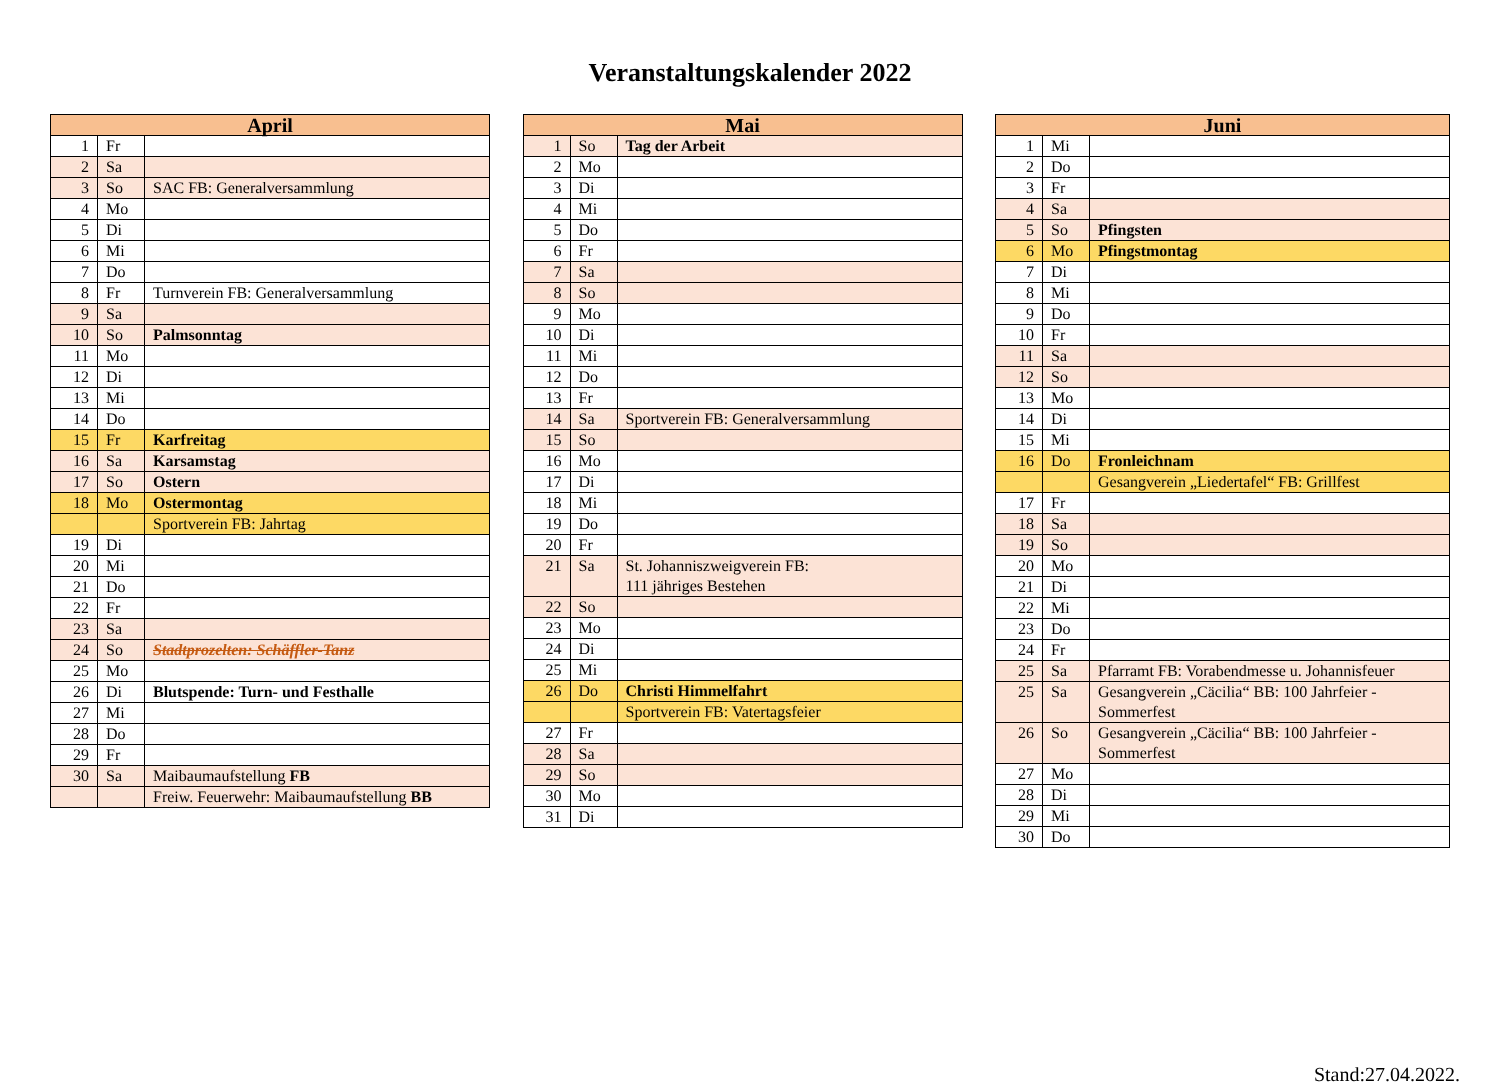Veranstaltungskalender 2022
| April | | |
| --- | --- | --- |
| 1 | Fr | |
| 2 | Sa | |
| 3 | So | SAC FB: Generalversammlung |
| 4 | Mo | |
| 5 | Di | |
| 6 | Mi | |
| 7 | Do | |
| 8 | Fr | Turnverein FB: Generalversammlung |
| 9 | Sa | |
| 10 | So | Palmsonntag |
| 11 | Mo | |
| 12 | Di | |
| 13 | Mi | |
| 14 | Do | |
| 15 | Fr | Karfreitag |
| 16 | Sa | Karsamstag |
| 17 | So | Ostern |
| 18 | Mo | Ostermontag |
| | | Sportverein FB: Jahrtag |
| 19 | Di | |
| 20 | Mi | |
| 21 | Do | |
| 22 | Fr | |
| 23 | Sa | |
| 24 | So | Stadtprozelten: Schäffler-Tanz |
| 25 | Mo | |
| 26 | Di | Blutspende: Turn- und Festhalle |
| 27 | Mi | |
| 28 | Do | |
| 29 | Fr | |
| 30 | Sa | Maibaumaufstellung FB |
| | | Freiw. Feuerwehr: Maibaumaufstellung BB |
| Mai | | |
| --- | --- | --- |
| 1 | So | Tag der Arbeit |
| 2 | Mo | |
| 3 | Di | |
| 4 | Mi | |
| 5 | Do | |
| 6 | Fr | |
| 7 | Sa | |
| 8 | So | |
| 9 | Mo | |
| 10 | Di | |
| 11 | Mi | |
| 12 | Do | |
| 13 | Fr | |
| 14 | Sa | Sportverein FB: Generalversammlung |
| 15 | So | |
| 16 | Mo | |
| 17 | Di | |
| 18 | Mi | |
| 19 | Do | |
| 20 | Fr | |
| 21 | Sa | St. Johanniszweigverein FB: 111 jähriges Bestehen |
| 22 | So | |
| 23 | Mo | |
| 24 | Di | |
| 25 | Mi | |
| 26 | Do | Christi Himmelfahrt |
| | | Sportverein FB: Vatertagsfeier |
| 27 | Fr | |
| 28 | Sa | |
| 29 | So | |
| 30 | Mo | |
| 31 | Di | |
| Juni | | |
| --- | --- | --- |
| 1 | Mi | |
| 2 | Do | |
| 3 | Fr | |
| 4 | Sa | |
| 5 | So | Pfingsten |
| 6 | Mo | Pfingstmontag |
| 7 | Di | |
| 8 | Mi | |
| 9 | Do | |
| 10 | Fr | |
| 11 | Sa | |
| 12 | So | |
| 13 | Mo | |
| 14 | Di | |
| 15 | Mi | |
| 16 | Do | Fronleichnam |
| | | Gesangverein „Liedertafel“ FB: Grillfest |
| 17 | Fr | |
| 18 | Sa | |
| 19 | So | |
| 20 | Mo | |
| 21 | Di | |
| 22 | Mi | |
| 23 | Do | |
| 24 | Fr | |
| 25 | Sa | Pfarramt FB: Vorabendmesse u. Johannisfeuer |
| 25 | Sa | Gesangverein „Cäcilia“ BB: 100 Jahrfeier - Sommerfest |
| 26 | So | Gesangverein „Cäcilia“ BB: 100 Jahrfeier - Sommerfest |
| 27 | Mo | |
| 28 | Di | |
| 29 | Mi | |
| 30 | Do | |
Stand:27.04.2022.